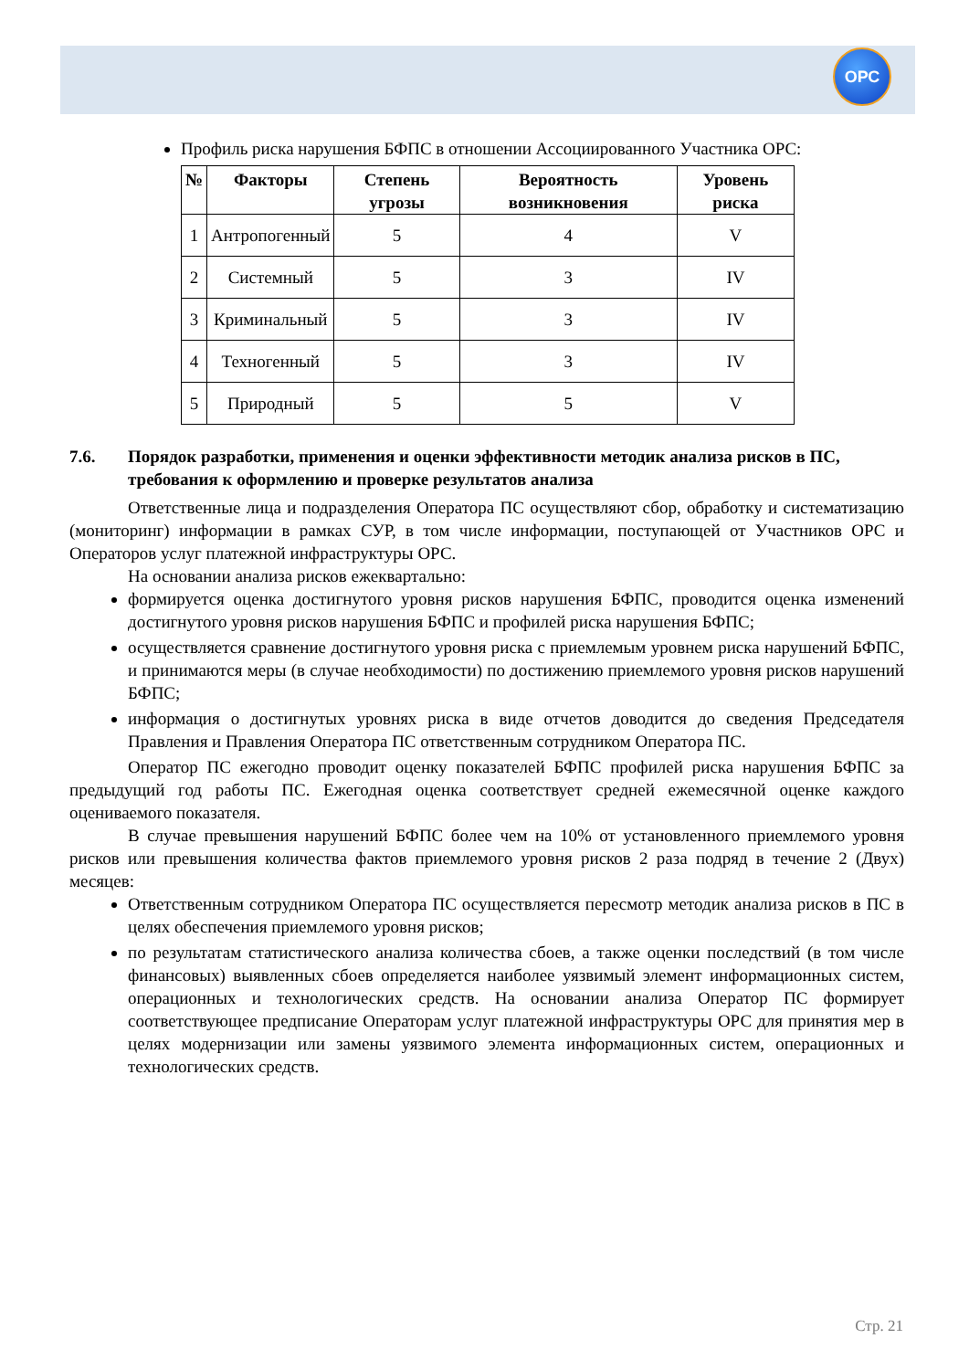ОРС
Профиль риска нарушения БФПС в отношении Ассоциированного Участника ОРС:
| № | Факторы | Степень угрозы | Вероятность возникновения | Уровень риска |
| --- | --- | --- | --- | --- |
| 1 | Антропогенный | 5 | 4 | V |
| 2 | Системный | 5 | 3 | IV |
| 3 | Криминальный | 5 | 3 | IV |
| 4 | Техногенный | 5 | 3 | IV |
| 5 | Природный | 5 | 5 | V |
7.6. Порядок разработки, применения и оценки эффективности методик анализа рисков в ПС, требования к оформлению и проверке результатов анализа
Ответственные лица и подразделения Оператора ПС осуществляют сбор, обработку и систематизацию (мониторинг) информации в рамках СУР, в том числе информации, поступающей от Участников ОРС и Операторов услуг платежной инфраструктуры ОРС.
На основании анализа рисков ежеквартально:
формируется оценка достигнутого уровня рисков нарушения БФПС, проводится оценка изменений достигнутого уровня рисков нарушения БФПС и профилей риска нарушения БФПС;
осуществляется сравнение достигнутого уровня риска с приемлемым уровнем риска нарушений БФПС, и принимаются меры (в случае необходимости) по достижению приемлемого уровня рисков нарушений БФПС;
информация о достигнутых уровнях риска в виде отчетов доводится до сведения Председателя Правления и Правления Оператора ПС ответственным сотрудником Оператора ПС.
Оператор ПС ежегодно проводит оценку показателей БФПС профилей риска нарушения БФПС за предыдущий год работы ПС. Ежегодная оценка соответствует средней ежемесячной оценке каждого оцениваемого показателя.
В случае превышения нарушений БФПС более чем на 10% от установленного приемлемого уровня рисков или превышения количества фактов приемлемого уровня рисков 2 раза подряд в течение 2 (Двух) месяцев:
Ответственным сотрудником Оператора ПС осуществляется пересмотр методик анализа рисков в ПС в целях обеспечения приемлемого уровня рисков;
по результатам статистического анализа количества сбоев, а также оценки последствий (в том числе финансовых) выявленных сбоев определяется наиболее уязвимый элемент информационных систем, операционных и технологических средств. На основании анализа Оператор ПС формирует соответствующее предписание Операторам услуг платежной инфраструктуры ОРС для принятия мер в целях модернизации или замены уязвимого элемента информационных систем, операционных и технологических средств.
Стр. 21